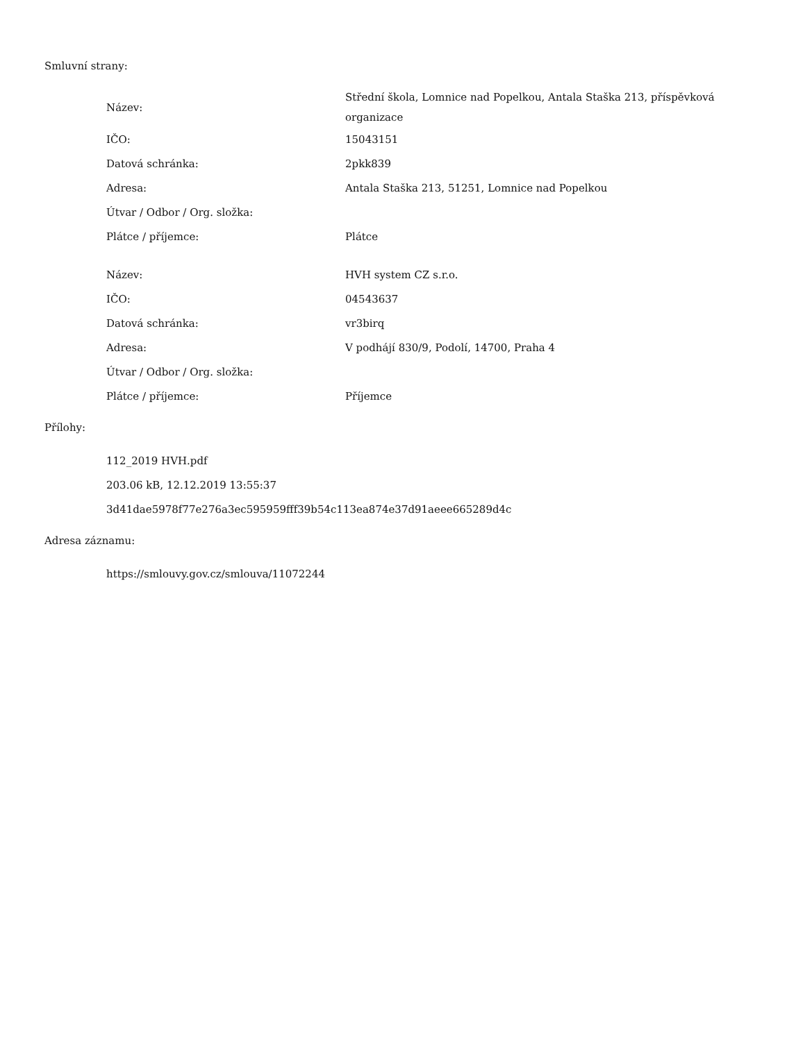Smluvní strany:
| Název: | Střední škola, Lomnice nad Popelkou, Antala Staška 213, příspěvková organizace |
| IČO: | 15043151 |
| Datová schránka: | 2pkk839 |
| Adresa: | Antala Staška 213, 51251, Lomnice nad Popelkou |
| Útvar / Odbor / Org. složka: | |
| Plátce / příjemce: | Plátce |
| Název: | HVH system CZ s.r.o. |
| IČO: | 04543637 |
| Datová schránka: | vr3birq |
| Adresa: | V podhájí 830/9, Podolí, 14700, Praha 4 |
| Útvar / Odbor / Org. složka: | |
| Plátce / příjemce: | Příjemce |
Přílohy:
112_2019 HVH.pdf
203.06 kB, 12.12.2019 13:55:37
3d41dae5978f77e276a3ec595959fff39b54c113ea874e37d91aeee665289d4c
Adresa záznamu:
https://smlouvy.gov.cz/smlouva/11072244